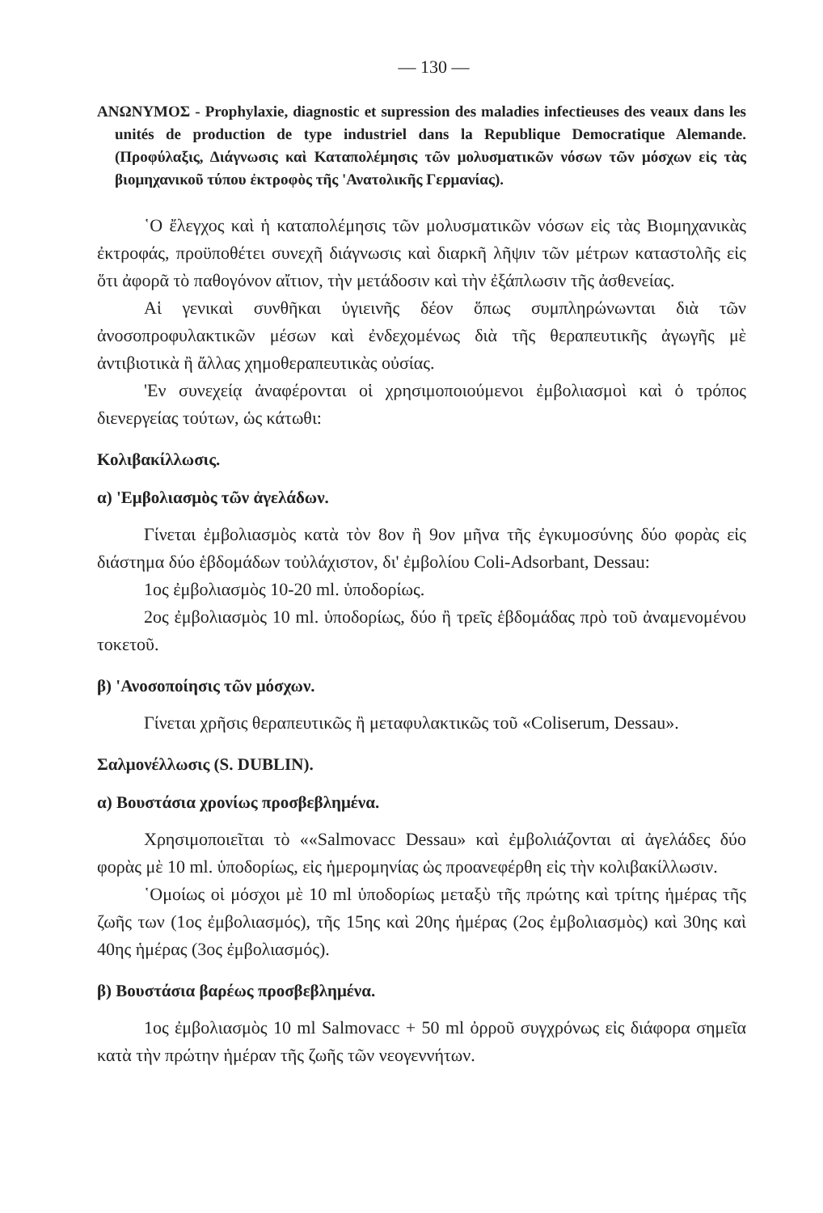— 130 —
ΑΝΩΝΥΜΟΣ - Prophylaxie, diagnostic et supression des maladies infectieuses des veaux dans les unités de production de type industriel dans la Republique Democratique Alemande. (Προφύλαξις, Διάγνωσις καὶ Καταπολέμησις τῶν μολυσματικῶν νόσων τῶν μόσχων εἰς τὰς βιομηχανικοῦ τύπου ἐκτροφὸς τῆς 'Ανατολικῆς Γερμανίας).
῾Ο ἔλεγχος καὶ ἡ καταπολέμησις τῶν μολυσματικῶν νόσων εἰς τὰς Βιομηχανικὰς ἐκτροφάς, προϋποθέτει συνεχῆ διάγνωσις καὶ διαρκῆ λῆψιν τῶν μέτρων καταστολῆς εἰς ὅτι ἀφορᾶ τὸ παθογόνον αἴτιον, τὴν μετάδοσιν καὶ τὴν ἐξάπλωσιν τῆς ἀσθενείας.
Αἱ γενικαὶ συνθῆκαι ὑγιεινῆς δέον ὅπως συμπληρώνωνται διὰ τῶν ἀνοσοπροφυλακτικῶν μέσων καὶ ἐνδεχομένως διὰ τῆς θεραπευτικῆς ἀγωγῆς μὲ ἀντιβιοτικὰ ἢ ἄλλας χημοθεραπευτικὰς οὐσίας.
'Εν συνεχείᾳ ἀναφέρονται οἱ χρησιμοποιούμενοι ἐμβολιασμοὶ καὶ ὁ τρόπος διενεργείας τούτων, ὡς κάτωθι:
Κολιβακίλλωσις.
α) 'Εμβολιασμὸς τῶν ἀγελάδων.
Γίνεται ἐμβολιασμὸς κατὰ τὸν 8ον ἢ 9ον μῆνα τῆς ἐγκυμοσύνης δύο φορὰς εἰς διάστημα δύο ἑβδομάδων τοὐλάχιστον, δι' ἐμβολίου Coli-Adsorbant, Dessau:
1ος ἐμβολιασμὸς 10-20 ml. ὑποδορίως.
2ος ἐμβολιασμὸς 10 ml. ὑποδορίως, δύο ἢ τρεῖς ἑβδομάδας πρὸ τοῦ ἀναμενομένου τοκετοῦ.
β) 'Ανοσοποίησις τῶν μόσχων.
Γίνεται χρῆσις θεραπευτικῶς ἢ μεταφυλακτικῶς τοῦ «Coliserum, Dessau».
Σαλμονέλλωσις (S. DUBLIN).
α) Βουστάσια χρονίως προσβεβλημένα.
Χρησιμοποιεῖται τὸ ««Salmovacc Dessau» καὶ ἐμβολιάζονται αἱ ἀγελάδες δύο φορὰς μὲ 10 ml. ὑποδορίως, εἰς ἡμερομηνίας ὡς προανεφέρθη εἰς τὴν κολιβακίλλωσιν.
῾Ομοίως οἱ μόσχοι μὲ 10 ml ὑποδορίως μεταξὺ τῆς πρώτης καὶ τρίτης ἡμέρας τῆς ζωῆς των (1ος ἐμβολιασμός), τῆς 15ης καὶ 20ης ἡμέρας (2ος ἐμβολιασμὸς) καὶ 30ης καὶ 40ης ἡμέρας (3ος ἐμβολιασμός).
β) Βουστάσια βαρέως προσβεβλημένα.
1ος ἐμβολιασμὸς 10 ml Salmovacc + 50 ml ὀρροῦ συγχρόνως εἰς διάφορα σημεῖα κατὰ τὴν πρώτην ἡμέραν τῆς ζωῆς τῶν νεογεννήτων.